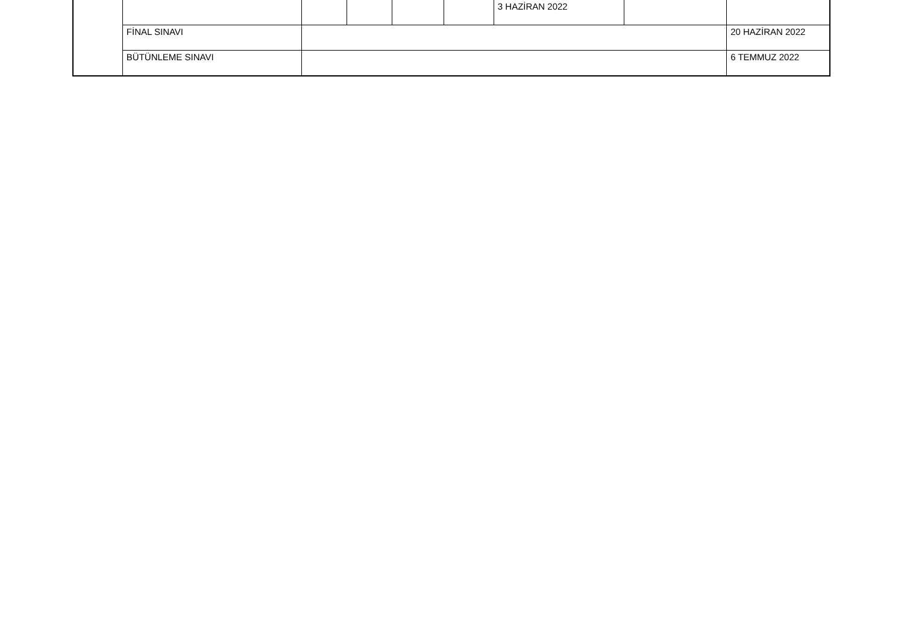| | | | | | | 3 HAZİRAN 2022 | | |
| | FİNAL SINAVI | | | | | | | 20 HAZİRAN 2022 |
| | BÜTÜNLEME SINAVI | | | | | | | 6 TEMMUZ 2022 |